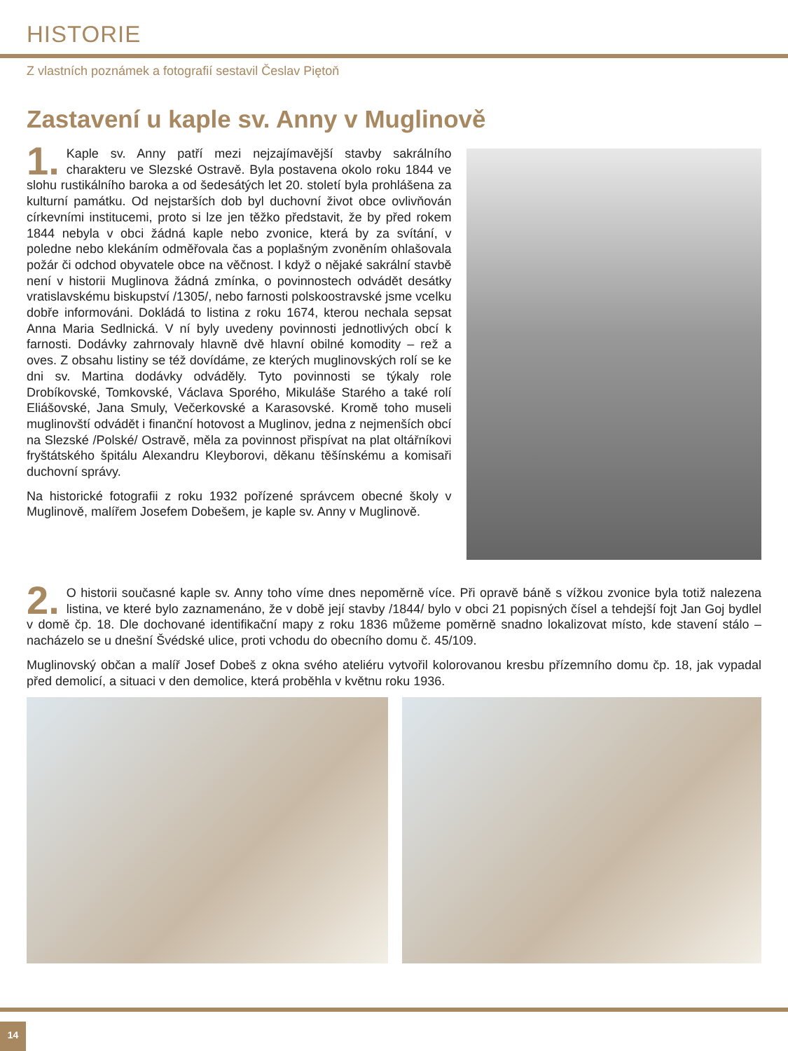HISTORIE
Z vlastních poznámek a fotografií sestavil Česlav Piętoň
Zastavení u kaple sv. Anny v Muglinově
1. Kaple sv. Anny patří mezi nejzajímavější stavby sakrálního charakteru ve Slezské Ostravě. Byla postavena okolo roku 1844 ve slohu rustikálního baroka a od šedesátých let 20. století byla prohlášena za kulturní památku. Od nejstarších dob byl duchovní život obce ovlivňován církevními institucemi, proto si lze jen těžko představit, že by před rokem 1844 nebyla v obci žádná kaple nebo zvonice, která by za svítání, v poledne nebo klekáním odměřovala čas a poplašným zvoněním ohlašovala požár či odchod obyvatele obce na věčnost. I když o nějaké sakrální stavbě není v historii Muglinova žádná zmínka, o povinnostech odvádět desátky vratislavskému biskupství /1305/, nebo farnosti polskoostravské jsme vcelku dobře informováni. Dokládá to listina z roku 1674, kterou nechala sepsat Anna Maria Sedlnická. V ní byly uvedeny povinnosti jednotlivých obcí k farnosti. Dodávky zahrnovaly hlavně dvě hlavní obilné komodity – rež a oves. Z obsahu listiny se též dovídáme, ze kterých muglinovských rolí se ke dni sv. Martina dodávky odváděly. Tyto povinnosti se týkaly role Drobíkovské, Tomkovské, Václava Sporého, Mikuláše Starého a také rolí Eliášovské, Jana Smuly, Večerkovské a Karasovské. Kromě toho museli muglinovští odvádět i finanční hotovost a Muglinov, jedna z nejmenších obcí na Slezské /Polské/ Ostravě, měla za povinnost přispívat na plat oltářníkovi fryštátského špitálu Alexandru Kleyborovi, děkanu těšínskému a komisaři duchovní správy.
Na historické fotografii z roku 1932 pořízené správcem obecné školy v Muglinově, malířem Josefem Dobešem, je kaple sv. Anny v Muglinově.
2. O historii současné kaple sv. Anny toho víme dnes nepoměrně více. Při opravě báně s vížkou zvonice byla totiž nalezena listina, ve které bylo zaznamenáno, že v době její stavby /1844/ bylo v obci 21 popisných čísel a tehdejší fojt Jan Goj bydlel v domě čp. 18. Dle dochované identifikační mapy z roku 1836 můžeme poměrně snadno lokalizovat místo, kde stavení stálo – nacházelo se u dnešní Švédské ulice, proti vchodu do obecního domu č. 45/109.
Muglinovský občan a malíř Josef Dobeš z okna svého ateliéru vytvořil kolorovanou kresbu přízemního domu čp. 18, jak vypadal před demolicí, a situaci v den demolice, která proběhla v květnu roku 1936.
14